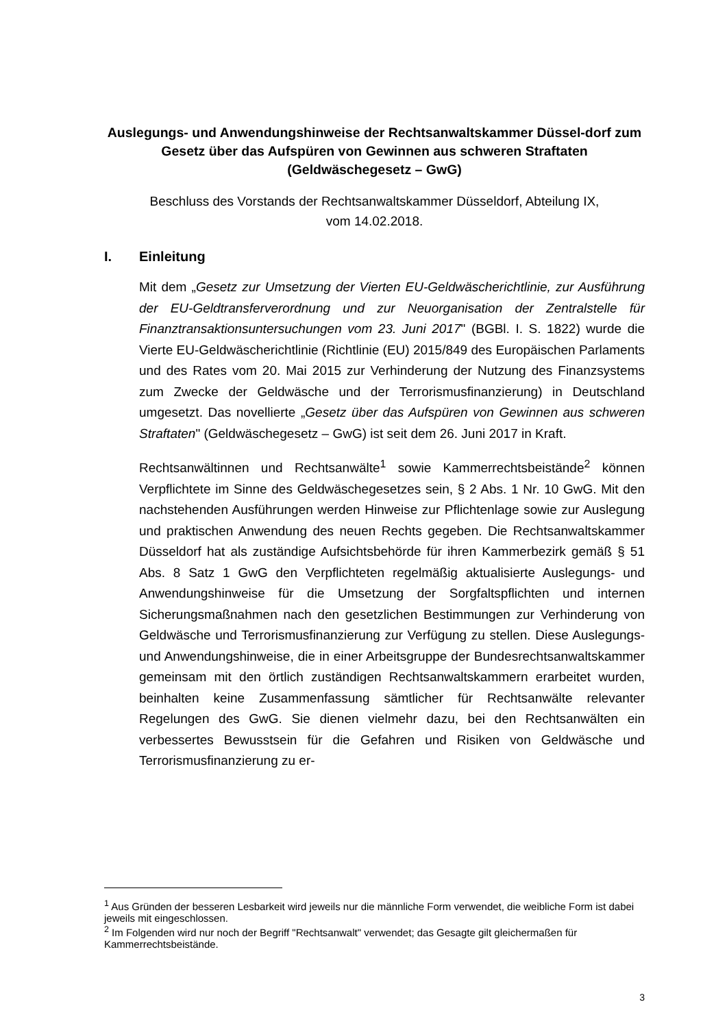Auslegungs- und Anwendungshinweise der Rechtsanwaltskammer Düssel-dorf zum Gesetz über das Aufspüren von Gewinnen aus schweren Straftaten (Geldwäschegesetz – GwG)
Beschluss des Vorstands der Rechtsanwaltskammer Düsseldorf, Abteilung IX,
vom 14.02.2018.
I. Einleitung
Mit dem „Gesetz zur Umsetzung der Vierten EU-Geldwäscherichtlinie, zur Ausführung der EU-Geldtransferverordnung und zur Neuorganisation der Zentralstelle für Finanztransaktionsuntersuchungen vom 23. Juni 2017" (BGBl. I. S. 1822) wurde die Vierte EU-Geldwäscherichtlinie (Richtlinie (EU) 2015/849 des Europäischen Parlaments und des Rates vom 20. Mai 2015 zur Verhinderung der Nutzung des Finanzsystems zum Zwecke der Geldwäsche und der Terrorismusfinanzierung) in Deutschland umgesetzt. Das novellierte „Gesetz über das Aufspüren von Gewinnen aus schweren Straftaten" (Geldwäschegesetz – GwG) ist seit dem 26. Juni 2017 in Kraft.
Rechtsanwältinnen und Rechtsanwälte<sup>1</sup> sowie Kammerrechtsbeistände<sup>2</sup> können Verpflichtete im Sinne des Geldwäschegesetzes sein, § 2 Abs. 1 Nr. 10 GwG. Mit den nachstehenden Ausführungen werden Hinweise zur Pflichtenlage sowie zur Auslegung und praktischen Anwendung des neuen Rechts gegeben. Die Rechtsanwaltskammer Düsseldorf hat als zuständige Aufsichtsbehörde für ihren Kammerbezirk gemäß § 51 Abs. 8 Satz 1 GwG den Verpflichteten regelmäßig aktualisierte Auslegungs- und Anwendungshinweise für die Umsetzung der Sorgfaltspflichten und internen Sicherungsmaßnahmen nach den gesetzlichen Bestimmungen zur Verhinderung von Geldwäsche und Terrorismusfinanzierung zur Verfügung zu stellen. Diese Auslegungs- und Anwendungshinweise, die in einer Arbeitsgruppe der Bundesrechtsanwaltskammer gemeinsam mit den örtlich zuständigen Rechtsanwaltskammern erarbeitet wurden, beinhalten keine Zusammenfassung sämtlicher für Rechtsanwälte relevanter Regelungen des GwG. Sie dienen vielmehr dazu, bei den Rechtsanwälten ein verbessertes Bewusstsein für die Gefahren und Risiken von Geldwäsche und Terrorismusfinanzierung zu er-
<sup>1</sup> Aus Gründen der besseren Lesbarkeit wird jeweils nur die männliche Form verwendet, die weibliche Form ist dabei jeweils mit eingeschlossen.
<sup>2</sup> Im Folgenden wird nur noch der Begriff "Rechtsanwalt" verwendet; das Gesagte gilt gleichermaßen für Kammerrechtsbeistände.
3